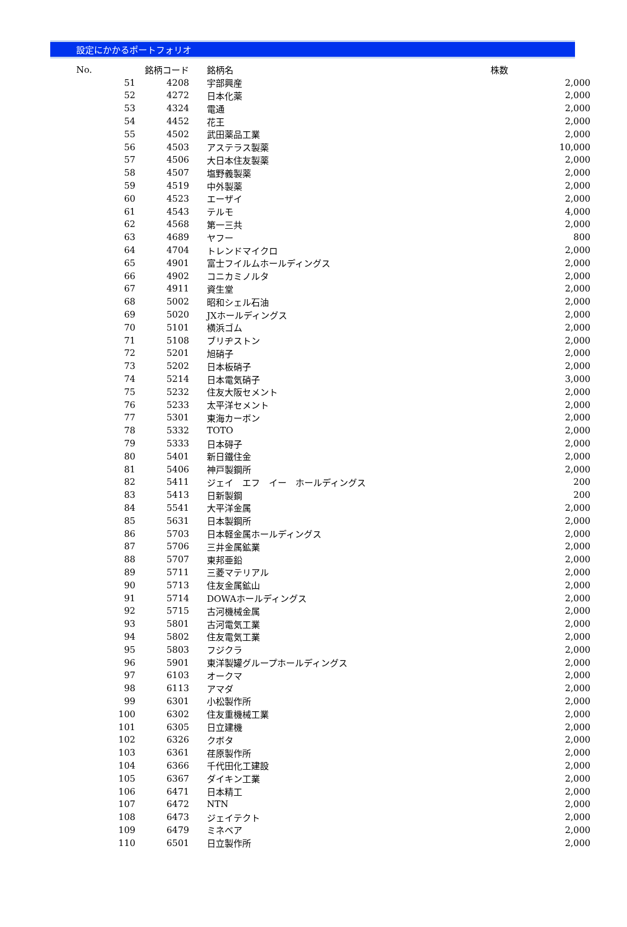設定にかかるポートフォリオ
| No. | 銘柄コード | | 銘柄名 | 株数 |
| --- | --- | --- | --- | --- |
| 51 | 4208 | | 宇部興産 | 2,000 |
| 52 | 4272 | | 日本化薬 | 2,000 |
| 53 | 4324 | | 電通 | 2,000 |
| 54 | 4452 | | 花王 | 2,000 |
| 55 | 4502 | | 武田薬品工業 | 2,000 |
| 56 | 4503 | | アステラス製薬 | 10,000 |
| 57 | 4506 | | 大日本住友製薬 | 2,000 |
| 58 | 4507 | | 塩野義製薬 | 2,000 |
| 59 | 4519 | | 中外製薬 | 2,000 |
| 60 | 4523 | | エーザイ | 2,000 |
| 61 | 4543 | | テルモ | 4,000 |
| 62 | 4568 | | 第一三共 | 2,000 |
| 63 | 4689 | | ヤフー | 800 |
| 64 | 4704 | | トレンドマイクロ | 2,000 |
| 65 | 4901 | | 富士フイルムホールディングス | 2,000 |
| 66 | 4902 | | コニカミノルタ | 2,000 |
| 67 | 4911 | | 資生堂 | 2,000 |
| 68 | 5002 | | 昭和シェル石油 | 2,000 |
| 69 | 5020 | | JXホールディングス | 2,000 |
| 70 | 5101 | | 横浜ゴム | 2,000 |
| 71 | 5108 | | ブリヂストン | 2,000 |
| 72 | 5201 | | 旭硝子 | 2,000 |
| 73 | 5202 | | 日本板硝子 | 2,000 |
| 74 | 5214 | | 日本電気硝子 | 3,000 |
| 75 | 5232 | | 住友大阪セメント | 2,000 |
| 76 | 5233 | | 太平洋セメント | 2,000 |
| 77 | 5301 | | 東海カーボン | 2,000 |
| 78 | 5332 | | TOTO | 2,000 |
| 79 | 5333 | | 日本碍子 | 2,000 |
| 80 | 5401 | | 新日鐵住金 | 2,000 |
| 81 | 5406 | | 神戸製鋼所 | 2,000 |
| 82 | 5411 | | ジェイ エフ イー ホールディングス | 200 |
| 83 | 5413 | | 日新製鋼 | 200 |
| 84 | 5541 | | 大平洋金属 | 2,000 |
| 85 | 5631 | | 日本製鋼所 | 2,000 |
| 86 | 5703 | | 日本軽金属ホールディングス | 2,000 |
| 87 | 5706 | | 三井金属鉱業 | 2,000 |
| 88 | 5707 | | 東邦亜鉛 | 2,000 |
| 89 | 5711 | | 三菱マテリアル | 2,000 |
| 90 | 5713 | | 住友金属鉱山 | 2,000 |
| 91 | 5714 | | DOWAホールディングス | 2,000 |
| 92 | 5715 | | 古河機械金属 | 2,000 |
| 93 | 5801 | | 古河電気工業 | 2,000 |
| 94 | 5802 | | 住友電気工業 | 2,000 |
| 95 | 5803 | | フジクラ | 2,000 |
| 96 | 5901 | | 東洋製罐グループホールディングス | 2,000 |
| 97 | 6103 | | オークマ | 2,000 |
| 98 | 6113 | | アマダ | 2,000 |
| 99 | 6301 | | 小松製作所 | 2,000 |
| 100 | 6302 | | 住友重機械工業 | 2,000 |
| 101 | 6305 | | 日立建機 | 2,000 |
| 102 | 6326 | | クボタ | 2,000 |
| 103 | 6361 | | 荏原製作所 | 2,000 |
| 104 | 6366 | | 千代田化工建設 | 2,000 |
| 105 | 6367 | | ダイキン工業 | 2,000 |
| 106 | 6471 | | 日本精工 | 2,000 |
| 107 | 6472 | | NTN | 2,000 |
| 108 | 6473 | | ジェイテクト | 2,000 |
| 109 | 6479 | | ミネベア | 2,000 |
| 110 | 6501 | | 日立製作所 | 2,000 |